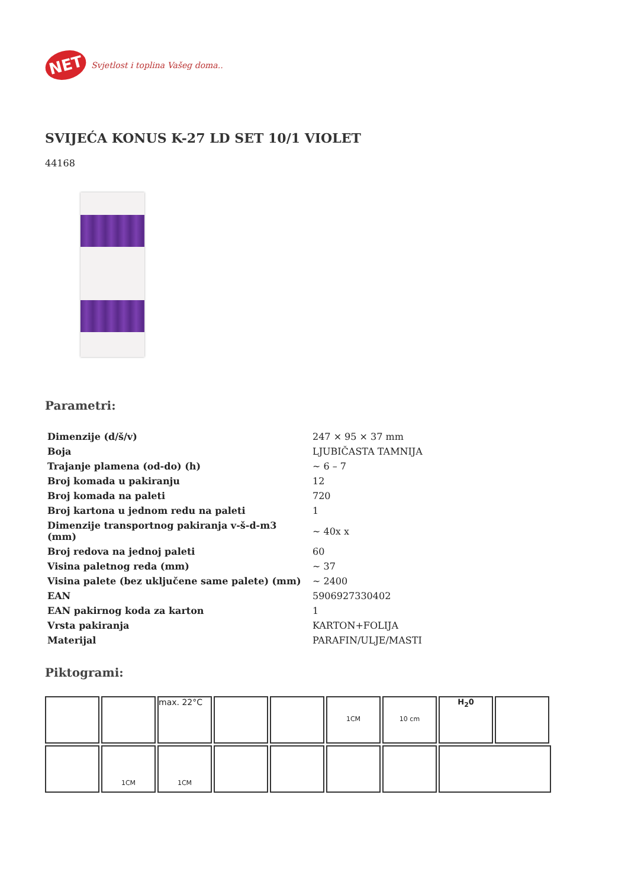NET
Svjetlost i toplina Vašeg doma..
SVIJEĆA KONUS K-27 LD SET 10/1 VIOLET
44168
Parametri:
| Dimenzije (d/š/v) | 247 × 95 × 37 mm |
| Boja | LJUBIČASTA TAMNIJA |
| Trajanje plamena (od-do) (h) | ~ 6 – 7 |
| Broj komada u pakiranju | 12 |
| Broj komada na paleti | 720 |
| Broj kartona u jednom redu na paleti | 1 |
| Dimenzije transportnog pakiranja v-š-d-m3 (mm) | ~ 40x x |
| Broj redova na jednoj paleti | 60 |
| Visina paletnog reda (mm) | ~ 37 |
| Visina palete (bez uključene same palete) (mm) | ~ 2400 |
| EAN | 5906927330402 |
| EAN pakirnog koda za karton | 1 |
| Vrsta pakiranja | KARTON+FOLIJA |
| Materijal | PARAFIN/ULJE/MASTI |
Piktogrami:
max. 22°C
1CM
10 cm
H<sub>2</sub>0
1CM
1CM